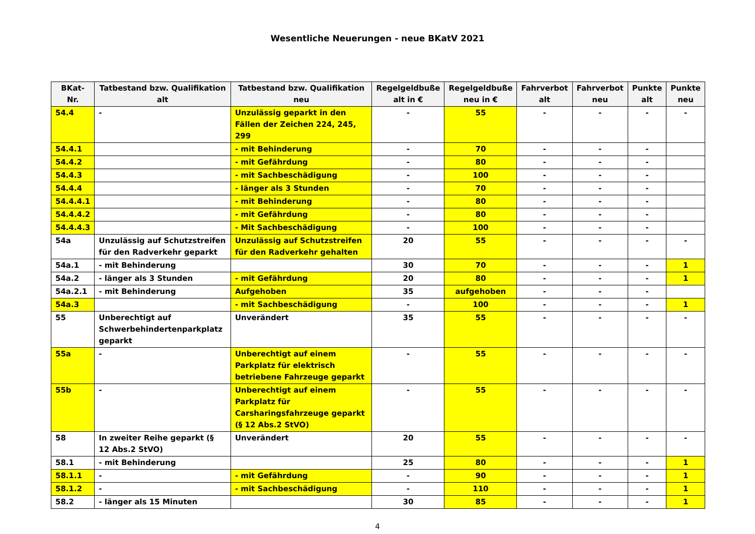Wesentliche Neuerungen - neue BKatV 2021
| BKat- Nr. | Tatbestand bzw. Qualifikation alt | Tatbestand bzw. Qualifikation neu | Regelgeldbuße alt in € | Regelgeldbuße neu in € | Fahrverbot alt | Fahrverbot neu | Punkte alt | Punkte neu |
| --- | --- | --- | --- | --- | --- | --- | --- | --- |
| 54.4 | - | Unzulässig geparkt in den Fällen der Zeichen 224, 245, 299 | - | 55 | - | - | - | - |
| 54.4.1 | | - mit Behinderung | - | 70 | - | - | - | |
| 54.4.2 | | - mit Gefährdung | - | 80 | - | - | - | |
| 54.4.3 | | - mit Sachbeschädigung | - | 100 | - | - | - | |
| 54.4.4 | | - länger als 3 Stunden | - | 70 | - | - | - | |
| 54.4.4.1 | | - mit Behinderung | - | 80 | - | - | - | |
| 54.4.4.2 | | - mit Gefährdung | - | 80 | - | - | - | |
| 54.4.4.3 | | - Mit Sachbeschädigung | - | 100 | - | - | - | |
| 54a | Unzulässig auf Schutzstreifen für den Radverkehr geparkt | Unzulässig auf Schutzstreifen für den Radverkehr gehalten | 20 | 55 | - | - | - | - |
| 54a.1 | - mit Behinderung | | 30 | 70 | - | - | - | 1 |
| 54a.2 | - länger als 3 Stunden | - mit Gefährdung | 20 | 80 | - | - | - | 1 |
| 54a.2.1 | - mit Behinderung | Aufgehoben | 35 | aufgehoben | - | - | - | |
| 54a.3 | | - mit Sachbeschädigung | - | 100 | - | - | - | 1 |
| 55 | Unberechtigt auf Schwerbehindertenparkplatz geparkt | Unverändert | 35 | 55 | - | - | - | - |
| 55a | - | Unberechtigt auf einem Parkplatz für elektrisch betriebene Fahrzeuge geparkt | - | 55 | - | - | - | - |
| 55b | - | Unberechtigt auf einem Parkplatz für Carsharingsfahrzeuge geparkt (§ 12 Abs.2 StVO) | - | 55 | - | - | - | - |
| 58 | In zweiter Reihe geparkt (§ 12 Abs.2 StVO) | Unverändert | 20 | 55 | - | - | - | - |
| 58.1 | - mit Behinderung | | 25 | 80 | - | - | - | 1 |
| 58.1.1 | - | - mit Gefährdung | - | 90 | - | - | - | 1 |
| 58.1.2 | - | - mit Sachbeschädigung | - | 110 | - | - | - | 1 |
| 58.2 | - länger als 15 Minuten | | 30 | 85 | - | - | - | 1 |
4